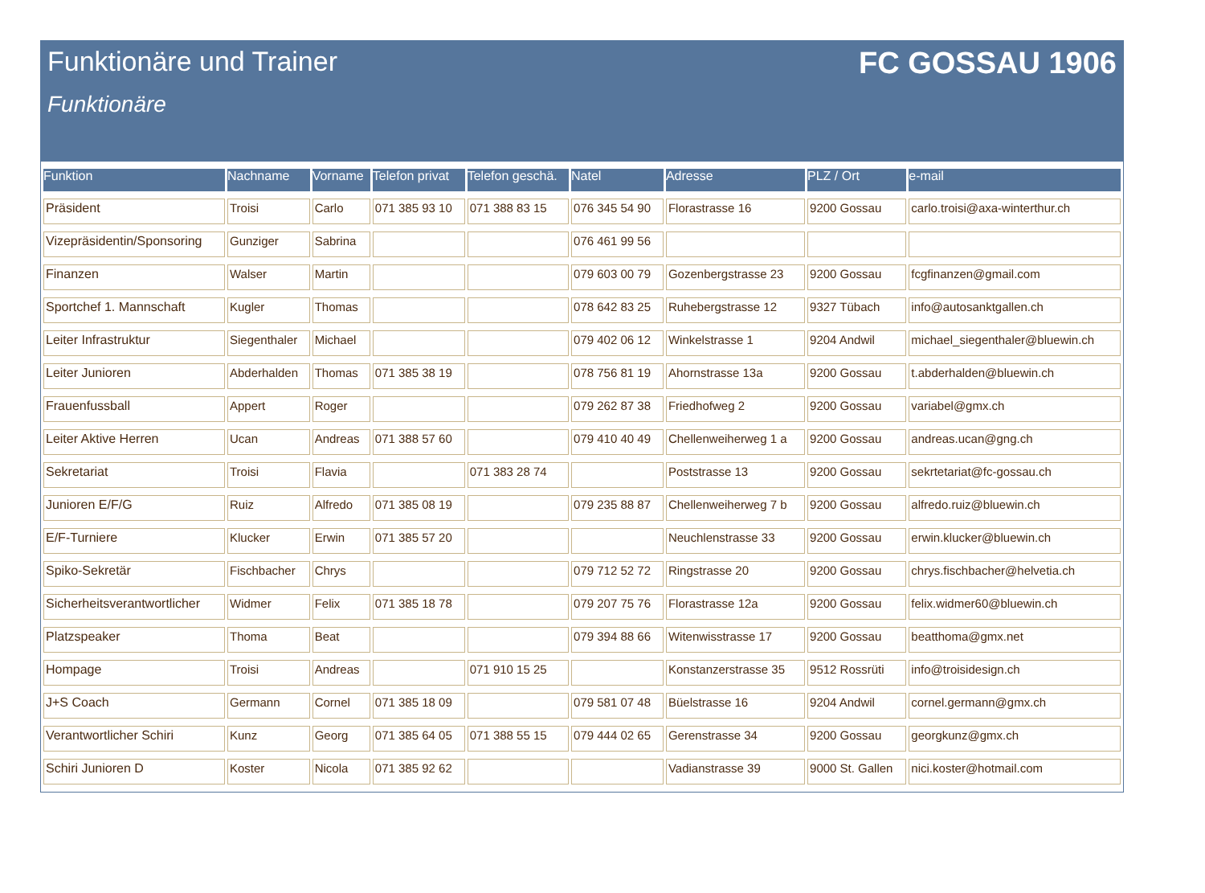Funktionäre und Trainer FC GOSSAU 1906
Funktionäre
| Funktion | Nachname | Vorname | Telefon privat | Telefon geschä. | Natel | Adresse | PLZ / Ort | e-mail |
| --- | --- | --- | --- | --- | --- | --- | --- | --- |
| Präsident | Troisi | Carlo | 071 385 93 10 | 071 388 83 15 | 076 345 54 90 | Florastrasse 16 | 9200 Gossau | carlo.troisi@axa-winterthur.ch |
| Vizepräsidentin/Sponsoring | Gunziger | Sabrina | | | 076 461 99 56 | | | |
| Finanzen | Walser | Martin | | | 079 603 00 79 | Gozenbergstrasse 23 | 9200 Gossau | fcgfinanzen@gmail.com |
| Sportchef 1. Mannschaft | Kugler | Thomas | | | 078 642 83 25 | Ruhebergstrasse 12 | 9327 Tübach | info@autosanktgallen.ch |
| Leiter Infrastruktur | Siegenthaler | Michael | | | 079 402 06 12 | Winkelstrasse 1 | 9204 Andwil | michael_siegenthaler@bluewin.ch |
| Leiter Junioren | Abderhalden | Thomas | 071 385 38 19 | | 078 756 81 19 | Ahornstrasse 13a | 9200 Gossau | t.abderhalden@bluewin.ch |
| Frauenfussball | Appert | Roger | | | 079 262 87 38 | Friedhofweg 2 | 9200 Gossau | variabel@gmx.ch |
| Leiter Aktive Herren | Ucan | Andreas | 071 388 57 60 | | 079 410 40 49 | Chellenweiherweg 1 a | 9200 Gossau | andreas.ucan@gng.ch |
| Sekretariat | Troisi | Flavia | | 071 383 28 74 | | Poststrasse 13 | 9200 Gossau | sekrtetariat@fc-gossau.ch |
| Junioren E/F/G | Ruiz | Alfredo | 071 385 08 19 | | 079 235 88 87 | Chellenweiherweg 7 b | 9200 Gossau | alfredo.ruiz@bluewin.ch |
| E/F-Turniere | Klucker | Erwin | 071 385 57 20 | | | Neuchlenstrasse 33 | 9200 Gossau | erwin.klucker@bluewin.ch |
| Spiko-Sekretär | Fischbacher | Chrys | | | 079 712 52 72 | Ringstrasse 20 | 9200 Gossau | chrys.fischbacher@helvetia.ch |
| Sicherheitsverantwortlicher | Widmer | Felix | 071 385 18 78 | | 079 207 75 76 | Florastrasse 12a | 9200 Gossau | felix.widmer60@bluewin.ch |
| Platzspeaker | Thoma | Beat | | | 079 394 88 66 | Witenwisstrasse 17 | 9200 Gossau | beatthoma@gmx.net |
| Hompage | Troisi | Andreas | | 071 910 15 25 | | Konstanzerstrasse 35 | 9512 Rossrüti | info@troisidesign.ch |
| J+S Coach | Germann | Cornel | 071 385 18 09 | | 079 581 07 48 | Büelstrasse 16 | 9204 Andwil | cornel.germann@gmx.ch |
| Verantwortlicher Schiri | Kunz | Georg | 071 385 64 05 | 071 388 55 15 | 079 444 02 65 | Gerenstrasse 34 | 9200 Gossau | georgkunz@gmx.ch |
| Schiri Junioren D | Koster | Nicola | 071 385 92 62 | | | Vadianstrasse 39 | 9000 St. Gallen | nici.koster@hotmail.com |